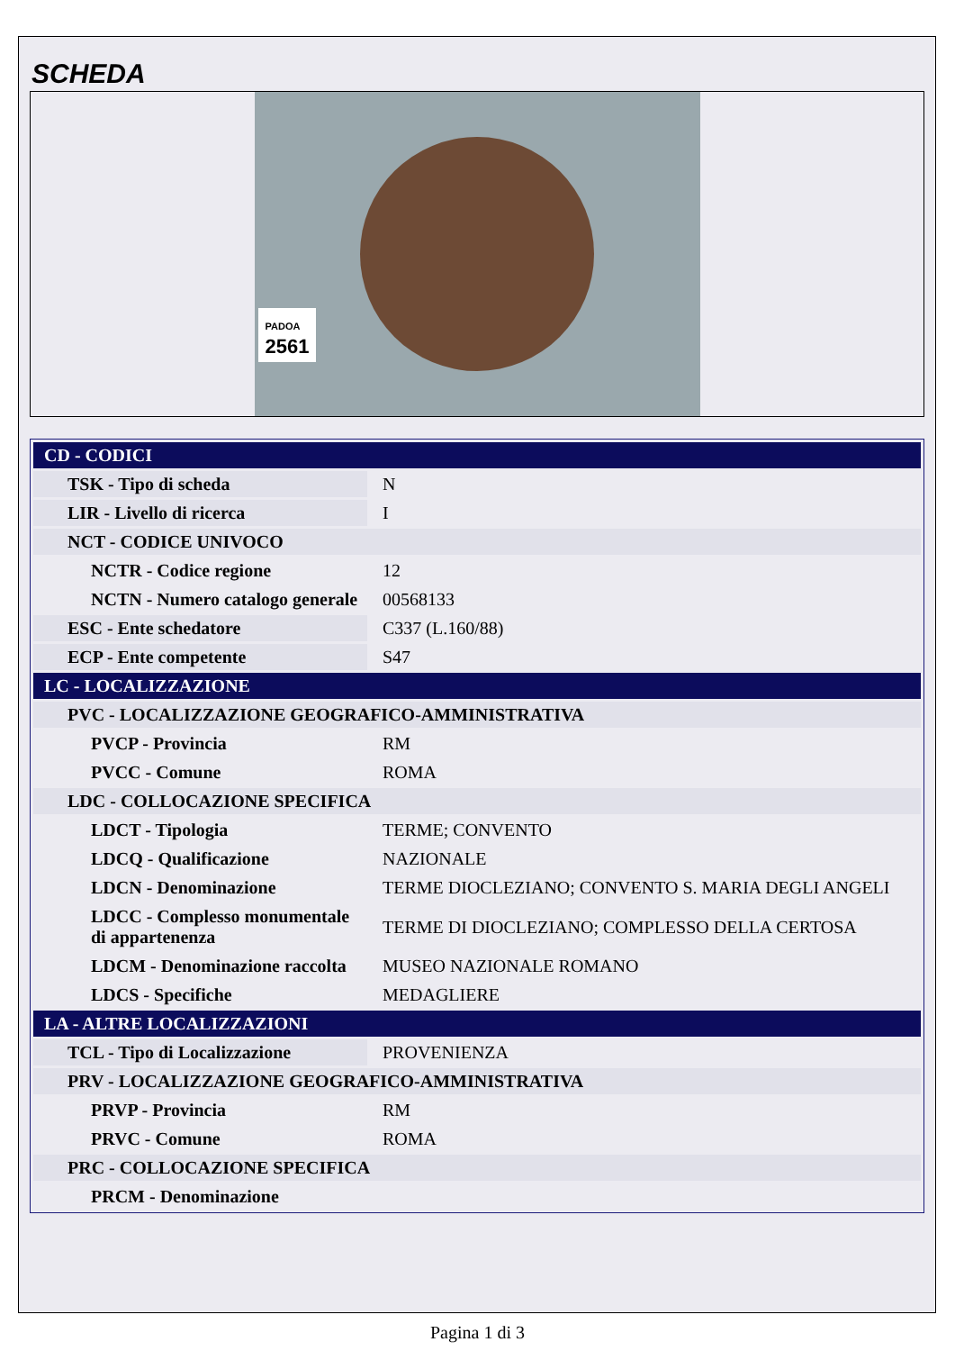SCHEDA
PADOA
2561
| CD - CODICI | |
| TSK - Tipo di scheda | N |
| LIR - Livello di ricerca | I |
| NCT - CODICE UNIVOCO | |
| NCTR - Codice regione | 12 |
| NCTN - Numero catalogo generale | 00568133 |
| ESC - Ente schedatore | C337 (L.160/88) |
| ECP - Ente competente | S47 |
| LC - LOCALIZZAZIONE | |
| PVC - LOCALIZZAZIONE GEOGRAFICO-AMMINISTRATIVA | |
| PVCP - Provincia | RM |
| PVCC - Comune | ROMA |
| LDC - COLLOCAZIONE SPECIFICA | |
| LDCT - Tipologia | TERME; CONVENTO |
| LDCQ - Qualificazione | NAZIONALE |
| LDCN - Denominazione | TERME DIOCLEZIANO; CONVENTO S. MARIA DEGLI ANGELI |
| LDCC - Complesso monumentale di appartenenza | TERME DI DIOCLEZIANO; COMPLESSO DELLA CERTOSA |
| LDCM - Denominazione raccolta | MUSEO NAZIONALE ROMANO |
| LDCS - Specifiche | MEDAGLIERE |
| LA - ALTRE LOCALIZZAZIONI | |
| TCL - Tipo di Localizzazione | PROVENIENZA |
| PRV - LOCALIZZAZIONE GEOGRAFICO-AMMINISTRATIVA | |
| PRVP - Provincia | RM |
| PRVC - Comune | ROMA |
| PRC - COLLOCAZIONE SPECIFICA | |
| PRCM - Denominazione | |
Pagina 1 di 3